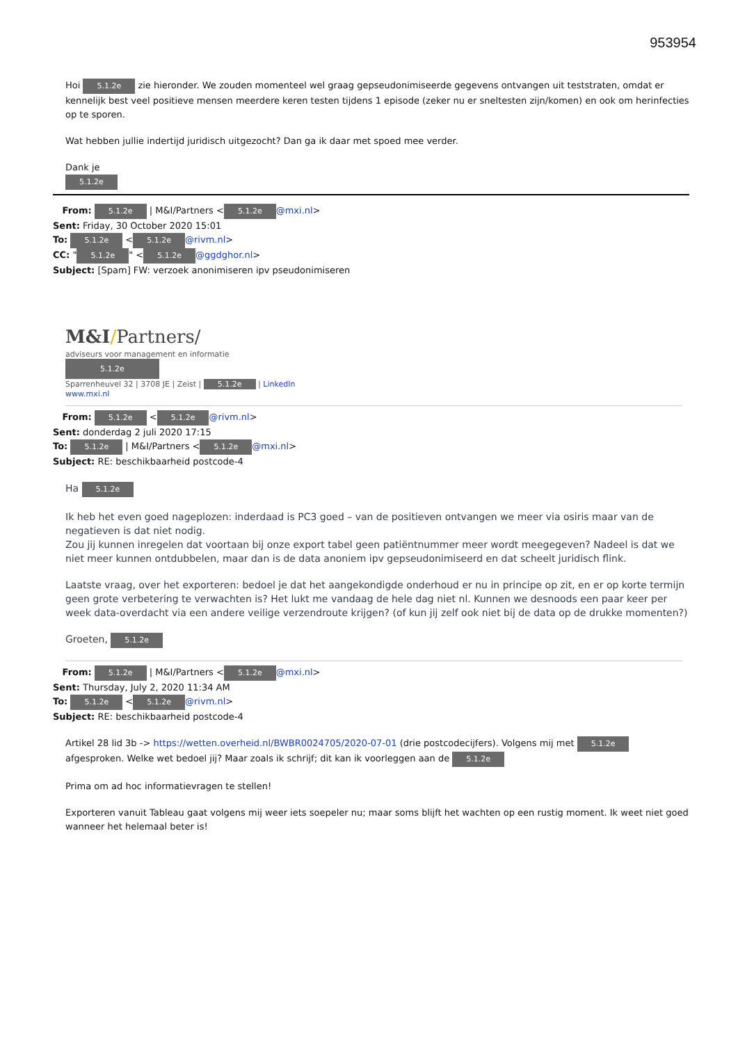953954
Hoi 5.1.2e zie hieronder. We zouden momenteel wel graag gepseudonimiseerde gegevens ontvangen uit teststraten, omdat er kennelijk best veel positieve mensen meerdere keren testen tijdens 1 episode (zeker nu er sneltesten zijn/komen) en ook om herinfecties op te sporen.
Wat hebben jullie indertijd juridisch uitgezocht? Dan ga ik daar met spoed mee verder.
Dank je
5.1.2e
From: 5.1.2e | M&I/Partners < 5.1.2e @mxi.nl>
Sent: Friday, 30 October 2020 15:01
To: 5.1.2e < 5.1.2e @rivm.nl>
CC: " 5.1.2e " < 5.1.2e @ggdghor.nl>
Subject: [Spam] FW: verzoek anonimiseren ipv pseudonimiseren
M&I/Partners/
adviseurs voor management en informatie
5.1.2e
Sparrenheuvel 32 | 3708 JE | Zeist | 5.1.2e | LinkedIn
www.mxi.nl
From: 5.1.2e < 5.1.2e @rivm.nl>
Sent: donderdag 2 juli 2020 17:15
To: 5.1.2e | M&I/Partners < 5.1.2e @mxi.nl>
Subject: RE: beschikbaarheid postcode-4
Ha 5.1.2e
Ik heb het even goed nageplozen: inderdaad is PC3 goed – van de positieven ontvangen we meer via osiris maar van de negatieven is dat niet nodig.
Zou jij kunnen inregelen dat voortaan bij onze export tabel geen patiëntnummer meer wordt meegegeven? Nadeel is dat we niet meer kunnen ontdubbelen, maar dan is de data anoniem ipv gepseudonimiseerd en dat scheelt juridisch flink.
Laatste vraag, over het exporteren: bedoel je dat het aangekondigde onderhoud er nu in principe op zit, en er op korte termijn geen grote verbetering te verwachten is? Het lukt me vandaag de hele dag niet nl. Kunnen we desnoods een paar keer per week data-overdacht via een andere veilige verzendroute krijgen? (of kun jij zelf ook niet bij de data op de drukke momenten?)
Groeten, 5.1.2e
From: 5.1.2e | M&I/Partners < 5.1.2e @mxi.nl>
Sent: Thursday, July 2, 2020 11:34 AM
To: 5.1.2e < 5.1.2e @rivm.nl>
Subject: RE: beschikbaarheid postcode-4
Artikel 28 lid 3b -> https://wetten.overheid.nl/BWBR0024705/2020-07-01 (drie postcodecijfers). Volgens mij met 5.1.2e afgesproken. Welke wet bedoel jij? Maar zoals ik schrijf; dit kan ik voorleggen aan de 5.1.2e
Prima om ad hoc informatievragen te stellen!
Exporteren vanuit Tableau gaat volgens mij weer iets soepeler nu; maar soms blijft het wachten op een rustig moment. Ik weet niet goed wanneer het helemaal beter is!